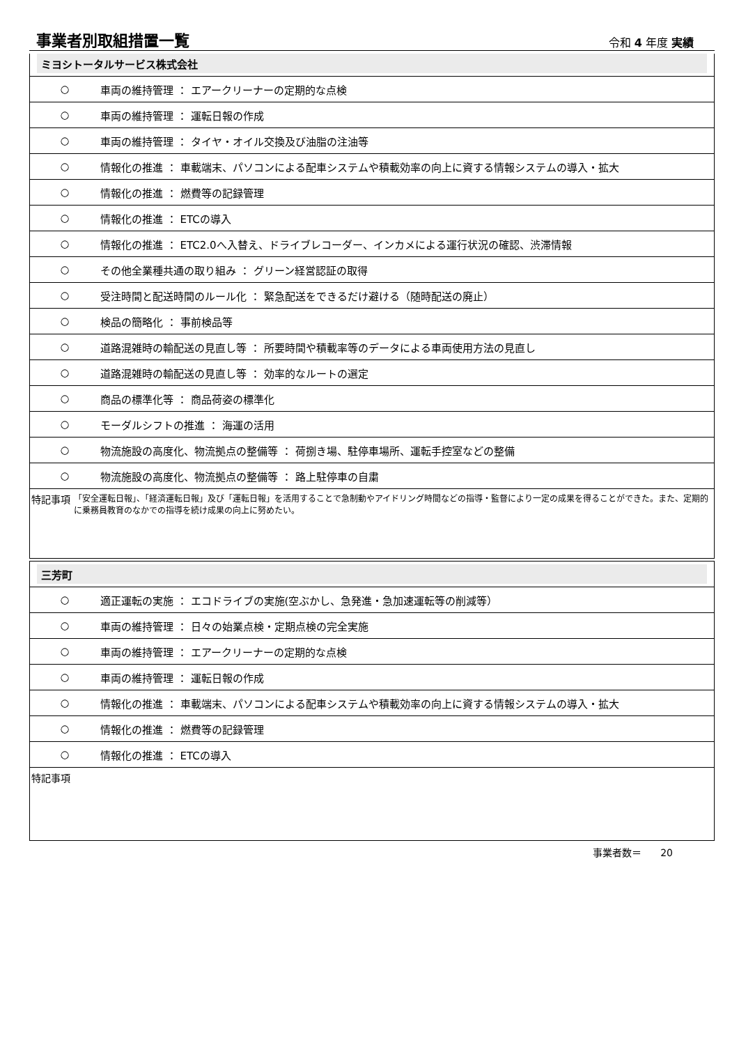事業者別取組措置一覧
令和 4 年度 実績
ミヨシトータルサービス株式会社
| ○ | 車両の維持管理 ： エアークリーナーの定期的な点検 |
| ○ | 車両の維持管理 ： 運転日報の作成 |
| ○ | 車両の維持管理 ： タイヤ・オイル交換及び油脂の注油等 |
| ○ | 情報化の推進 ： 車載端末、パソコンによる配車システムや積載効率の向上に資する情報システムの導入・拡大 |
| ○ | 情報化の推進 ： 燃費等の記録管理 |
| ○ | 情報化の推進 ： ETCの導入 |
| ○ | 情報化の推進 ： ETC2.0へ入替え、ドライブレコーダー、インカメによる運行状況の確認、渋滞情報 |
| ○ | その他全業種共通の取り組み ： グリーン経営認証の取得 |
| ○ | 受注時間と配送時間のルール化 ： 緊急配送をできるだけ避ける（随時配送の廃止） |
| ○ | 検品の簡略化 ： 事前検品等 |
| ○ | 道路混雑時の輸配送の見直し等 ： 所要時間や積載率等のデータによる車両使用方法の見直し |
| ○ | 道路混雑時の輸配送の見直し等 ： 効率的なルートの選定 |
| ○ | 商品の標準化等 ： 商品荷姿の標準化 |
| ○ | モーダルシフトの推進 ： 海運の活用 |
| ○ | 物流施設の高度化、物流拠点の整備等 ： 荷捌き場、駐停車場所、運転手控室などの整備 |
| ○ | 物流施設の高度化、物流拠点の整備等 ： 路上駐停車の自粛 |
特記事項
「安全運転日報」、「経済運転日報」及び「運転日報」を活用することで急制動やアイドリング時間などの指導・監督により一定の成果を得ることができた。また、定期的に乗務員教育のなかでの指導を続け成果の向上に努めたい。
三芳町
| ○ | 適正運転の実施 ： エコドライブの実施(空ぶかし、急発進・急加速運転等の削減等） |
| ○ | 車両の維持管理 ： 日々の始業点検・定期点検の完全実施 |
| ○ | 車両の維持管理 ： エアークリーナーの定期的な点検 |
| ○ | 車両の維持管理 ： 運転日報の作成 |
| ○ | 情報化の推進 ： 車載端末、パソコンによる配車システムや積載効率の向上に資する情報システムの導入・拡大 |
| ○ | 情報化の推進 ： 燃費等の記録管理 |
| ○ | 情報化の推進 ： ETCの導入 |
特記事項
事業者数＝ 20